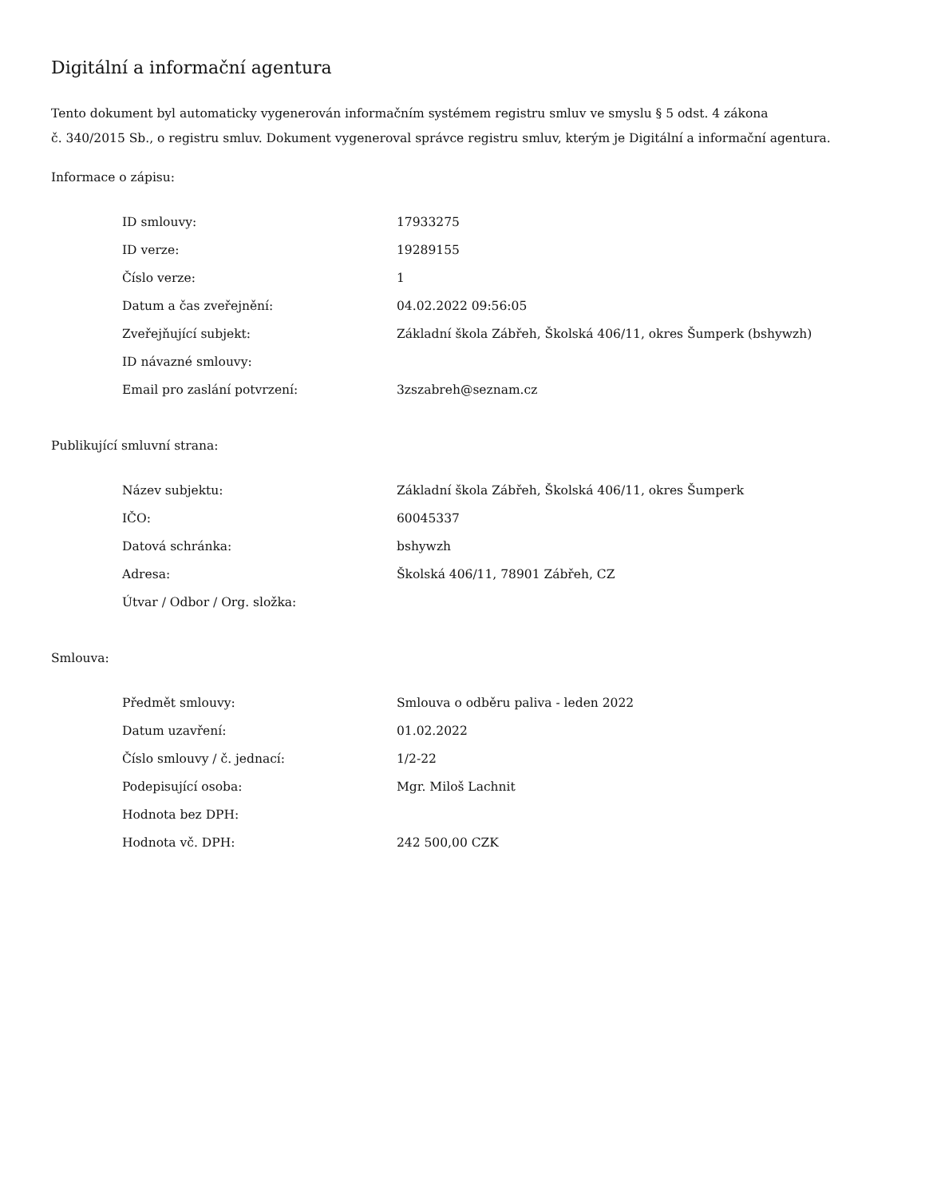Digitální a informační agentura
Tento dokument byl automaticky vygenerován informačním systémem registru smluv ve smyslu § 5 odst. 4 zákona
č. 340/2015 Sb., o registru smluv. Dokument vygeneroval správce registru smluv, kterým je Digitální a informační agentura.
Informace o zápisu:
| ID smlouvy: | 17933275 |
| ID verze: | 19289155 |
| Číslo verze: | 1 |
| Datum a čas zveřejnění: | 04.02.2022 09:56:05 |
| Zveřejňující subjekt: | Základní škola Zábřeh, Školská 406/11, okres Šumperk (bshywzh) |
| ID návazné smlouvy: | |
| Email pro zaslání potvrzení: | 3zszabreh@seznam.cz |
Publikující smluvní strana:
| Název subjektu: | Základní škola Zábřeh, Školská 406/11, okres Šumperk |
| IČO: | 60045337 |
| Datová schránka: | bshywzh |
| Adresa: | Školská 406/11, 78901 Zábřeh, CZ |
| Útvar / Odbor / Org. složka: | |
Smlouva:
| Předmět smlouvy: | Smlouva o odběru paliva - leden 2022 |
| Datum uzavření: | 01.02.2022 |
| Číslo smlouvy / č. jednací: | 1/2-22 |
| Podepisující osoba: | Mgr. Miloš Lachnit |
| Hodnota bez DPH: | |
| Hodnota vč. DPH: | 242 500,00 CZK |